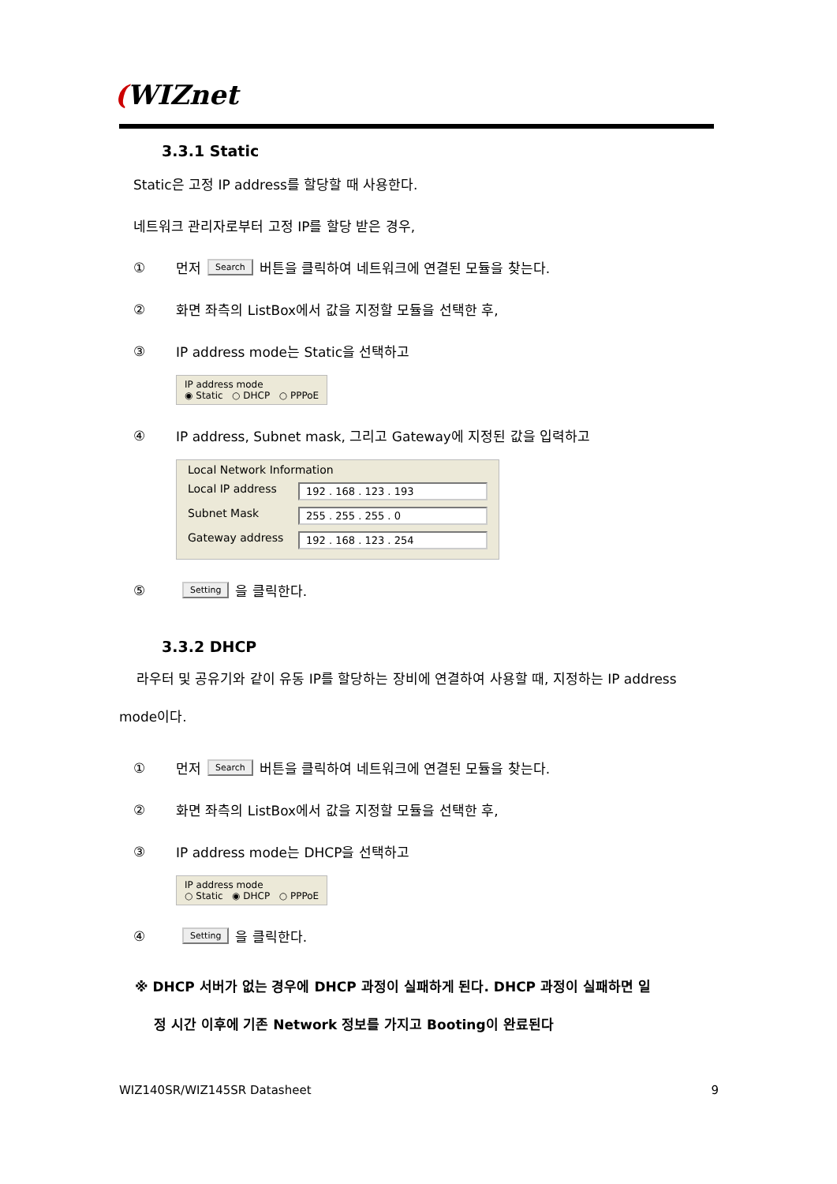(WIZnet
3.3.1 Static
Static은 고정 IP address를 할당할 때 사용한다.
네트워크 관리자로부터 고정 IP를 할당 받은 경우,
① 먼저 Search 버튼을 클릭하여 네트워크에 연결된 모듈을 찾는다.
② 화면 좌측의 ListBox에서 값을 지정할 모듈을 선택한 후,
③ IP address mode는 Static을 선택하고
IP address mode
◉ Static ○ DHCP ○ PPPoE
④ IP address, Subnet mask, 그리고 Gateway에 지정된 값을 입력하고
Local Network Information
Local IP address 192 . 168 . 123 . 193
Subnet Mask 255 . 255 . 255 . 0
Gateway address 192 . 168 . 123 . 254
⑤ Setting 을 클릭한다.
3.3.2 DHCP
라우터 및 공유기와 같이 유동 IP를 할당하는 장비에 연결하여 사용할 때, 지정하는 IP address mode이다.
① 먼저 Search 버튼을 클릭하여 네트워크에 연결된 모듈을 찾는다.
② 화면 좌측의 ListBox에서 값을 지정할 모듈을 선택한 후,
③ IP address mode는 DHCP을 선택하고
IP address mode
○ Static ◉ DHCP ○ PPPoE
④ Setting 을 클릭한다.
※ DHCP 서버가 없는 경우에 DHCP 과정이 실패하게 된다. DHCP 과정이 실패하면 일
정 시간 이후에 기존 Network 정보를 가지고 Booting이 완료된다
WIZ140SR/WIZ145SR Datasheet 9